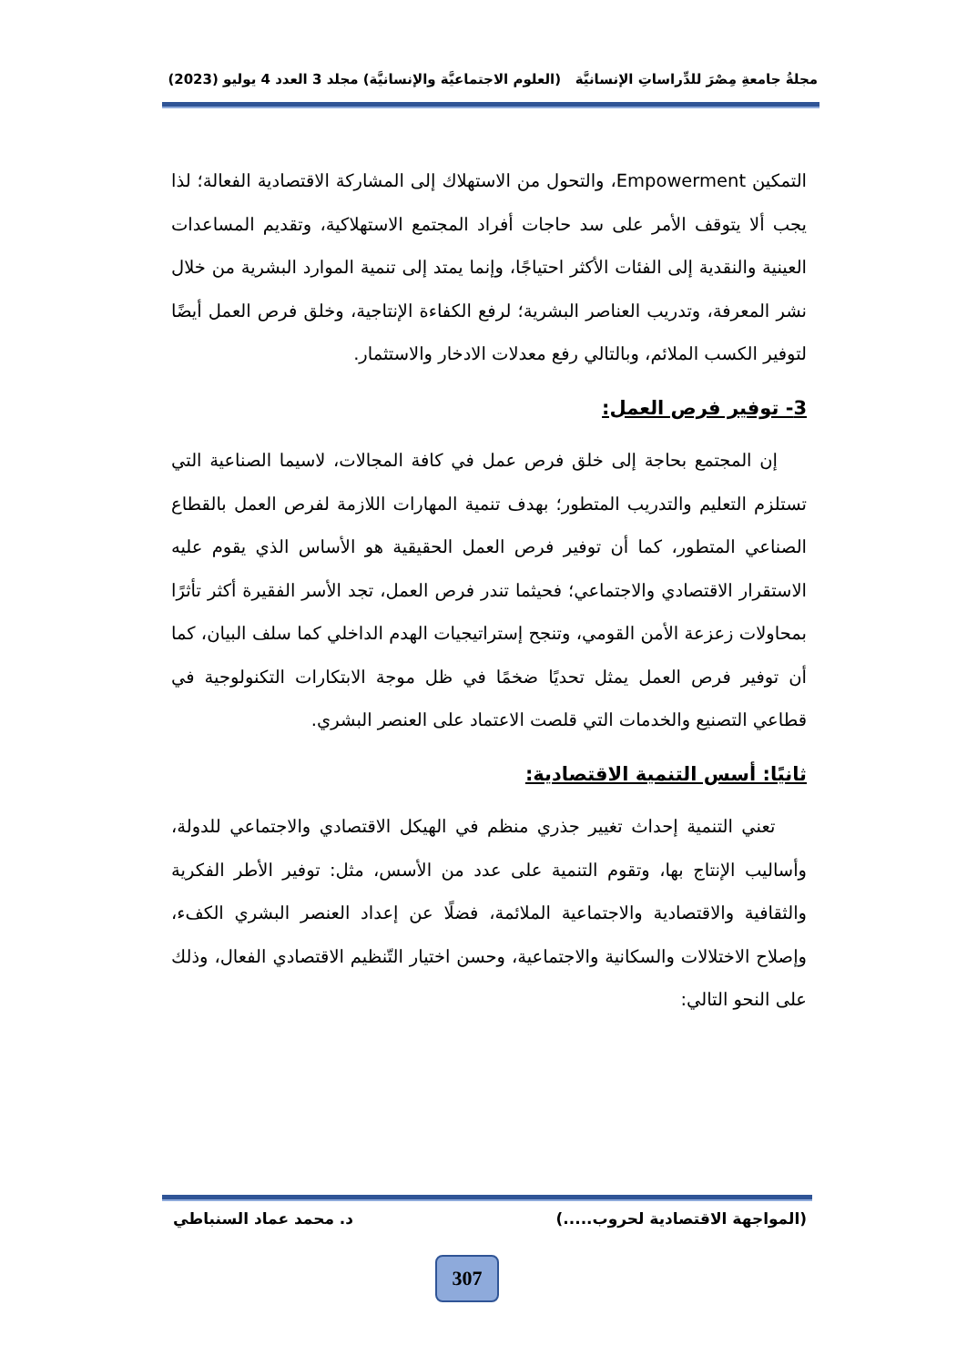مجلةُ جامعةِ مِصْرَ للدِّراساتِ الإنسانيَّة (العلوم الاجتماعيَّة والإنسانيَّة) مجلد 3 العدد 4 يوليو (2023)
التمكين Empowerment، والتحول من الاستهلاك إلى المشاركة الاقتصادية الفعالة؛ لذا يجب ألا يتوقف الأمر على سد حاجات أفراد المجتمع الاستهلاكية، وتقديم المساعدات العينية والنقدية إلى الفئات الأكثر احتياجًا، وإنما يمتد إلى تنمية الموارد البشرية من خلال نشر المعرفة، وتدريب العناصر البشرية؛ لرفع الكفاءة الإنتاجية، وخلق فرص العمل أيضًا لتوفير الكسب الملائم، وبالتالي رفع معدلات الادخار والاستثمار.
3- توفير فرص العمل:
إن المجتمع بحاجة إلى خلق فرص عمل في كافة المجالات، لاسيما الصناعية التي تستلزم التعليم والتدريب المتطور؛ بهدف تنمية المهارات اللازمة لفرص العمل بالقطاع الصناعي المتطور، كما أن توفير فرص العمل الحقيقية هو الأساس الذي يقوم عليه الاستقرار الاقتصادي والاجتماعي؛ فحيثما تندر فرص العمل، تجد الأسر الفقيرة أكثر تأثرًا بمحاولات زعزعة الأمن القومي، وتنجح إستراتيجيات الهدم الداخلي كما سلف البيان، كما أن توفير فرص العمل يمثل تحديًا ضخمًا في ظل موجة الابتكارات التكنولوجية في قطاعي التصنيع والخدمات التي قلصت الاعتماد على العنصر البشري.
ثانيًا: أسس التنمية الاقتصادية:
تعني التنمية إحداث تغيير جذري منظم في الهيكل الاقتصادي والاجتماعي للدولة، وأساليب الإنتاج بها، وتقوم التنمية على عدد من الأسس، مثل: توفير الأطر الفكرية والثقافية والاقتصادية والاجتماعية الملائمة، فضلًا عن إعداد العنصر البشري الكفء، وإصلاح الاختلالات والسكانية والاجتماعية، وحسن اختيار التّنظيم الاقتصادي الفعال، وذلك على النحو التالي:
(المواجهة الاقتصادية لحروب.....) د. محمد عماد السنباطي
307